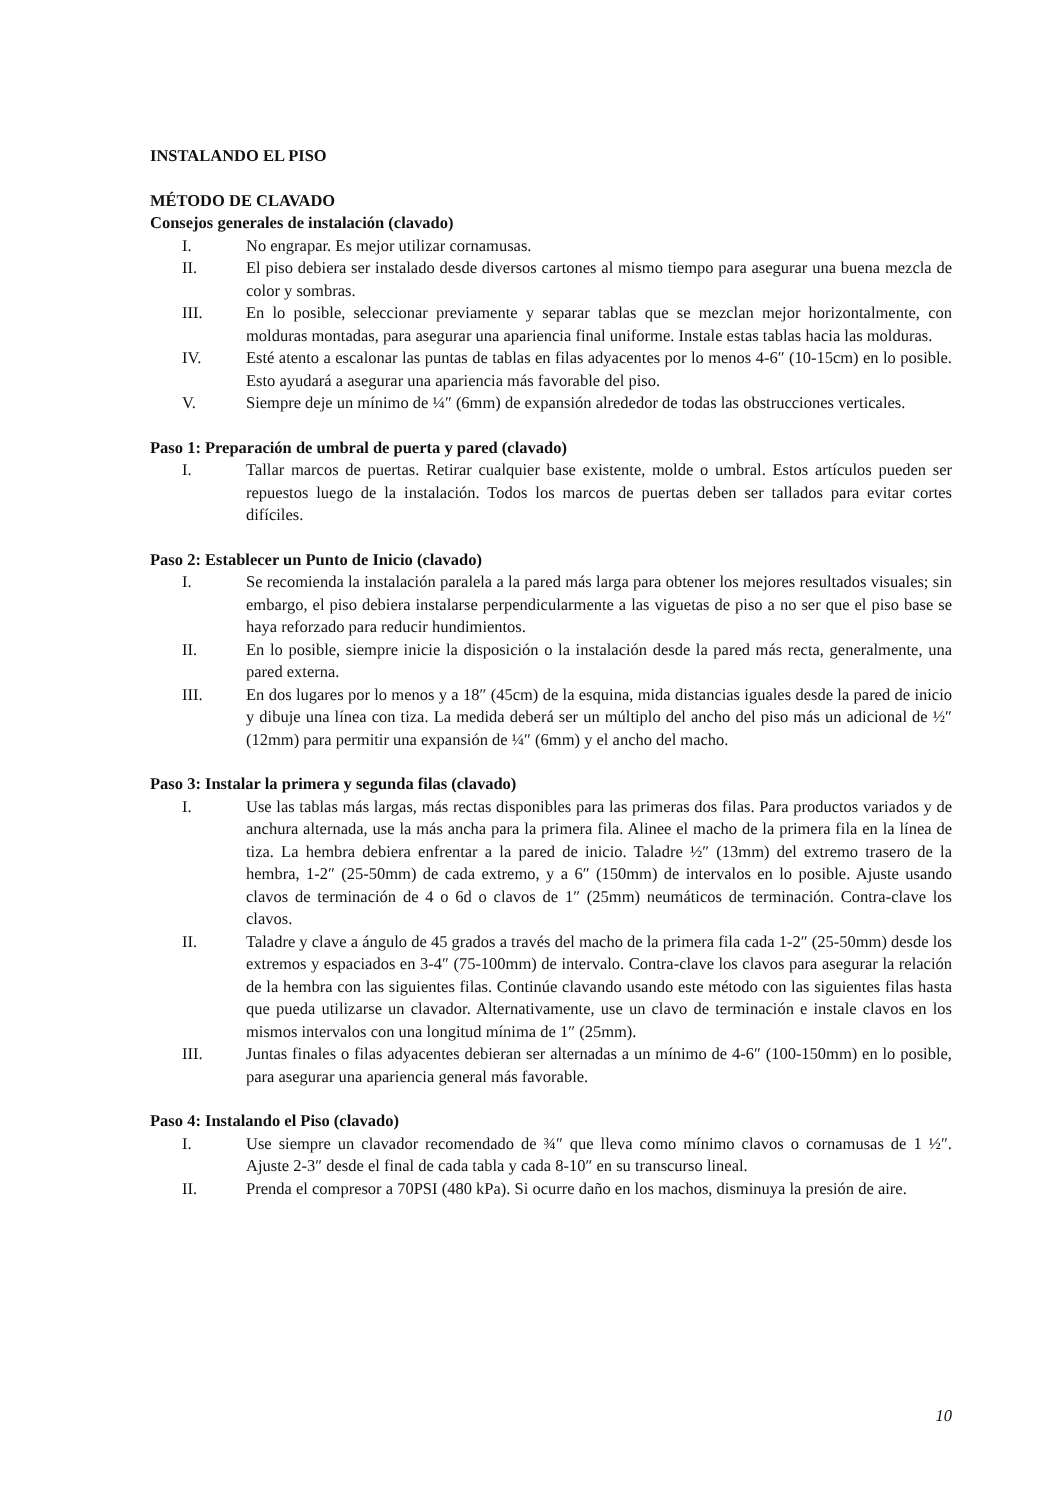INSTALANDO EL PISO
MÉTODO DE CLAVADO
Consejos generales de instalación (clavado)
I. No engrapar. Es mejor utilizar cornamusas.
II. El piso debiera ser instalado desde diversos cartones al mismo tiempo para asegurar una buena mezcla de color y sombras.
III. En lo posible, seleccionar previamente y separar tablas que se mezclan mejor horizontalmente, con molduras montadas, para asegurar una apariencia final uniforme. Instale estas tablas hacia las molduras.
IV. Esté atento a escalonar las puntas de tablas en filas adyacentes por lo menos 4-6″ (10-15cm) en lo posible. Esto ayudará a asegurar una apariencia más favorable del piso.
V. Siempre deje un mínimo de ¼″ (6mm) de expansión alrededor de todas las obstrucciones verticales.
Paso 1: Preparación de umbral de puerta y pared (clavado)
I. Tallar marcos de puertas. Retirar cualquier base existente, molde o umbral. Estos artículos pueden ser repuestos luego de la instalación. Todos los marcos de puertas deben ser tallados para evitar cortes difíciles.
Paso 2: Establecer un Punto de Inicio (clavado)
I. Se recomienda la instalación paralela a la pared más larga para obtener los mejores resultados visuales; sin embargo, el piso debiera instalarse perpendicularmente a las viguetas de piso a no ser que el piso base se haya reforzado para reducir hundimientos.
II. En lo posible, siempre inicie la disposición o la instalación desde la pared más recta, generalmente, una pared externa.
III. En dos lugares por lo menos y a 18″ (45cm) de la esquina, mida distancias iguales desde la pared de inicio y dibuje una línea con tiza. La medida deberá ser un múltiplo del ancho del piso más un adicional de ½″ (12mm) para permitir una expansión de ¼″ (6mm) y el ancho del macho.
Paso 3: Instalar la primera y segunda filas (clavado)
I. Use las tablas más largas, más rectas disponibles para las primeras dos filas. Para productos variados y de anchura alternada, use la más ancha para la primera fila. Alinee el macho de la primera fila en la línea de tiza. La hembra debiera enfrentar a la pared de inicio. Taladre ½″ (13mm) del extremo trasero de la hembra, 1-2″ (25-50mm) de cada extremo, y a 6″ (150mm) de intervalos en lo posible. Ajuste usando clavos de terminación de 4 o 6d o clavos de 1″ (25mm) neumáticos de terminación. Contra-clave los clavos.
II. Taladre y clave a ángulo de 45 grados a través del macho de la primera fila cada 1-2″ (25-50mm) desde los extremos y espaciados en 3-4″ (75-100mm) de intervalo. Contra-clave los clavos para asegurar la relación de la hembra con las siguientes filas. Continúe clavando usando este método con las siguientes filas hasta que pueda utilizarse un clavador. Alternativamente, use un clavo de terminación e instale clavos en los mismos intervalos con una longitud mínima de 1″ (25mm).
III. Juntas finales o filas adyacentes debieran ser alternadas a un mínimo de 4-6″ (100-150mm) en lo posible, para asegurar una apariencia general más favorable.
Paso 4: Instalando el Piso (clavado)
I. Use siempre un clavador recomendado de ¾″ que lleva como mínimo clavos o cornamusas de 1 ½″. Ajuste 2-3″ desde el final de cada tabla y cada 8-10″ en su transcurso lineal.
II. Prenda el compresor a 70PSI (480 kPa). Si ocurre daño en los machos, disminuya la presión de aire.
10